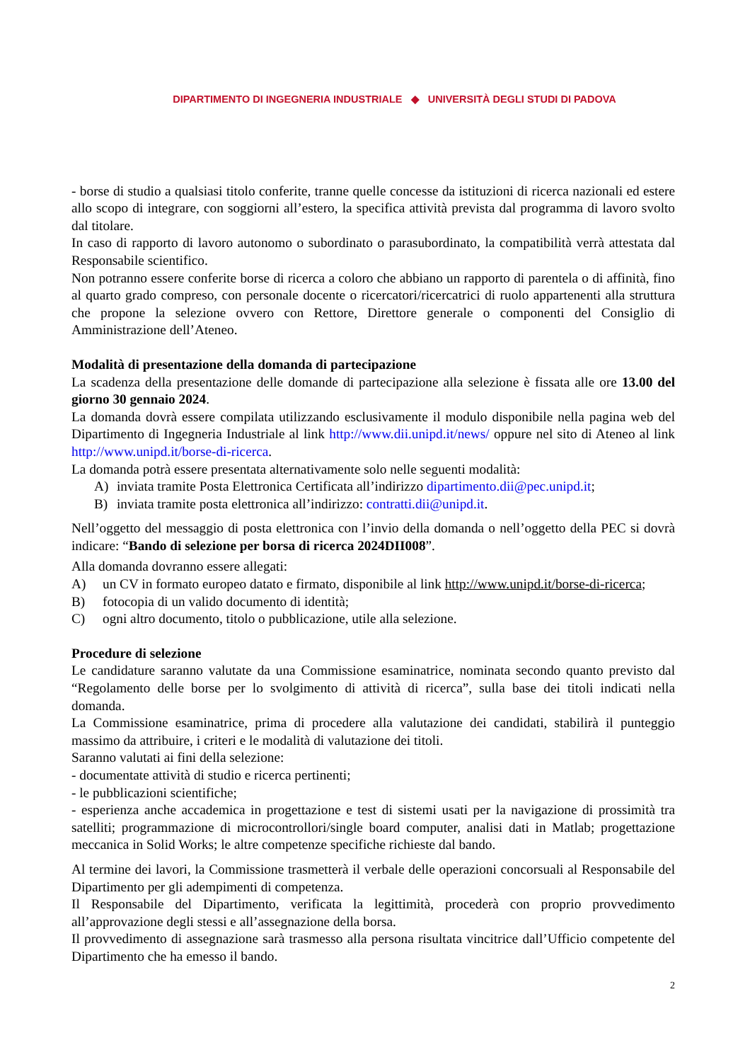DIPARTIMENTO DI INGEGNERIA INDUSTRIALE ◆ UNIVERSITÀ DEGLI STUDI DI PADOVA
- borse di studio a qualsiasi titolo conferite, tranne quelle concesse da istituzioni di ricerca nazionali ed estere allo scopo di integrare, con soggiorni all’estero, la specifica attività prevista dal programma di lavoro svolto dal titolare.
In caso di rapporto di lavoro autonomo o subordinato o parasubordinato, la compatibilità verrà attestata dal Responsabile scientifico.
Non potranno essere conferite borse di ricerca a coloro che abbiano un rapporto di parentela o di affinità, fino al quarto grado compreso, con personale docente o ricercatori/ricercatrici di ruolo appartenenti alla struttura che propone la selezione ovvero con Rettore, Direttore generale o componenti del Consiglio di Amministrazione dell’Ateneo.
Modalità di presentazione della domanda di partecipazione
La scadenza della presentazione delle domande di partecipazione alla selezione è fissata alle ore 13.00 del giorno 30 gennaio 2024.
La domanda dovrà essere compilata utilizzando esclusivamente il modulo disponibile nella pagina web del Dipartimento di Ingegneria Industriale al link http://www.dii.unipd.it/news/ oppure nel sito di Ateneo al link http://www.unipd.it/borse-di-ricerca.
La domanda potrà essere presentata alternativamente solo nelle seguenti modalità:
A) inviata tramite Posta Elettronica Certificata all’indirizzo dipartimento.dii@pec.unipd.it;
B) inviata tramite posta elettronica all’indirizzo: contratti.dii@unipd.it.
Nell’oggetto del messaggio di posta elettronica con l’invio della domanda o nell’oggetto della PEC si dovrà indicare: “Bando di selezione per borsa di ricerca 2024DII008”.
Alla domanda dovranno essere allegati:
A) un CV in formato europeo datato e firmato, disponibile al link http://www.unipd.it/borse-di-ricerca;
B) fotocopia di un valido documento di identità;
C) ogni altro documento, titolo o pubblicazione, utile alla selezione.
Procedure di selezione
Le candidature saranno valutate da una Commissione esaminatrice, nominata secondo quanto previsto dal “Regolamento delle borse per lo svolgimento di attività di ricerca”, sulla base dei titoli indicati nella domanda.
La Commissione esaminatrice, prima di procedere alla valutazione dei candidati, stabilirà il punteggio massimo da attribuire, i criteri e le modalità di valutazione dei titoli.
Saranno valutati ai fini della selezione:
- documentate attività di studio e ricerca pertinenti;
- le pubblicazioni scientifiche;
- esperienza anche accademica in progettazione e test di sistemi usati per la navigazione di prossimità tra satelliti; programmazione di microcontrollori/single board computer, analisi dati in Matlab; progettazione meccanica in Solid Works; le altre competenze specifiche richieste dal bando.
Al termine dei lavori, la Commissione trasmetterà il verbale delle operazioni concorsuali al Responsabile del Dipartimento per gli adempimenti di competenza.
Il Responsabile del Dipartimento, verificata la legittimità, procederà con proprio provvedimento all’approvazione degli stessi e all’assegnazione della borsa.
Il provvedimento di assegnazione sarà trasmesso alla persona risultata vincitrice dall’Ufficio competente del Dipartimento che ha emesso il bando.
2